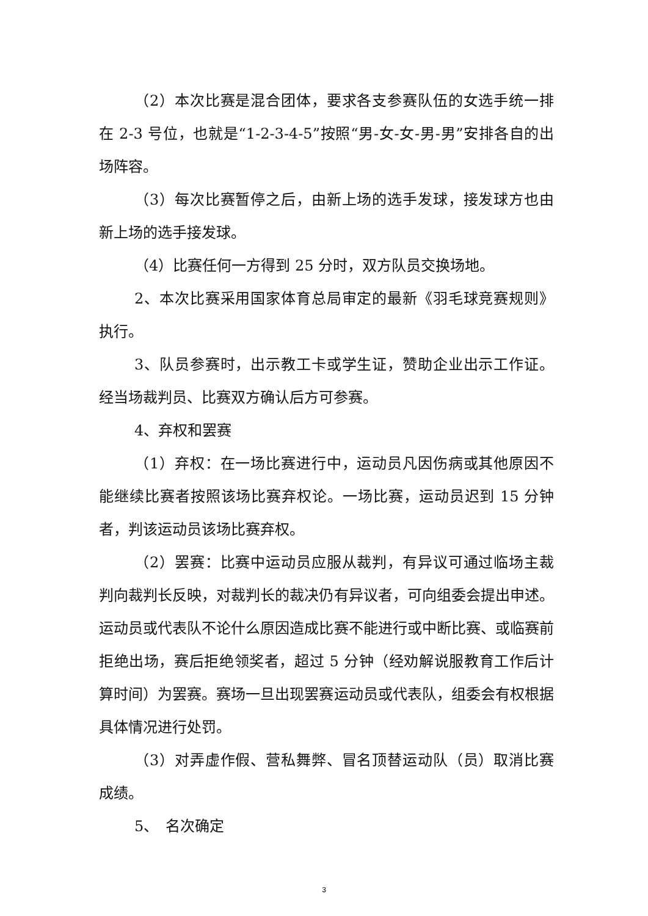（2）本次比赛是混合团体，要求各支参赛队伍的女选手统一排在 2-3 号位，也就是“1-2-3-4-5”按照“男-女-女-男-男”安排各自的出场阵容。
（3）每次比赛暂停之后，由新上场的选手发球，接发球方也由新上场的选手接发球。
（4）比赛任何一方得到 25 分时，双方队员交换场地。
2、本次比赛采用国家体育总局审定的最新《羽毛球竞赛规则》执行。
3、队员参赛时，出示教工卡或学生证，赞助企业出示工作证。经当场裁判员、比赛双方确认后方可参赛。
4、弃权和罢赛
（1）弃权：在一场比赛进行中，运动员凡因伤病或其他原因不能继续比赛者按照该场比赛弃权论。一场比赛，运动员迟到 15 分钟者，判该运动员该场比赛弃权。
（2）罢赛：比赛中运动员应服从裁判，有异议可通过临场主裁判向裁判长反映，对裁判长的裁决仍有异议者，可向组委会提出申述。运动员或代表队不论什么原因造成比赛不能进行或中断比赛、或临赛前拒绝出场，赛后拒绝领奖者，超过 5 分钟（经劝解说服教育工作后计算时间）为罢赛。赛场一旦出现罢赛运动员或代表队，组委会有权根据具体情况进行处罚。
（3）对弄虚作假、营私舞弊、冒名顶替运动队（员）取消比赛成绩。
5、　名次确定
3